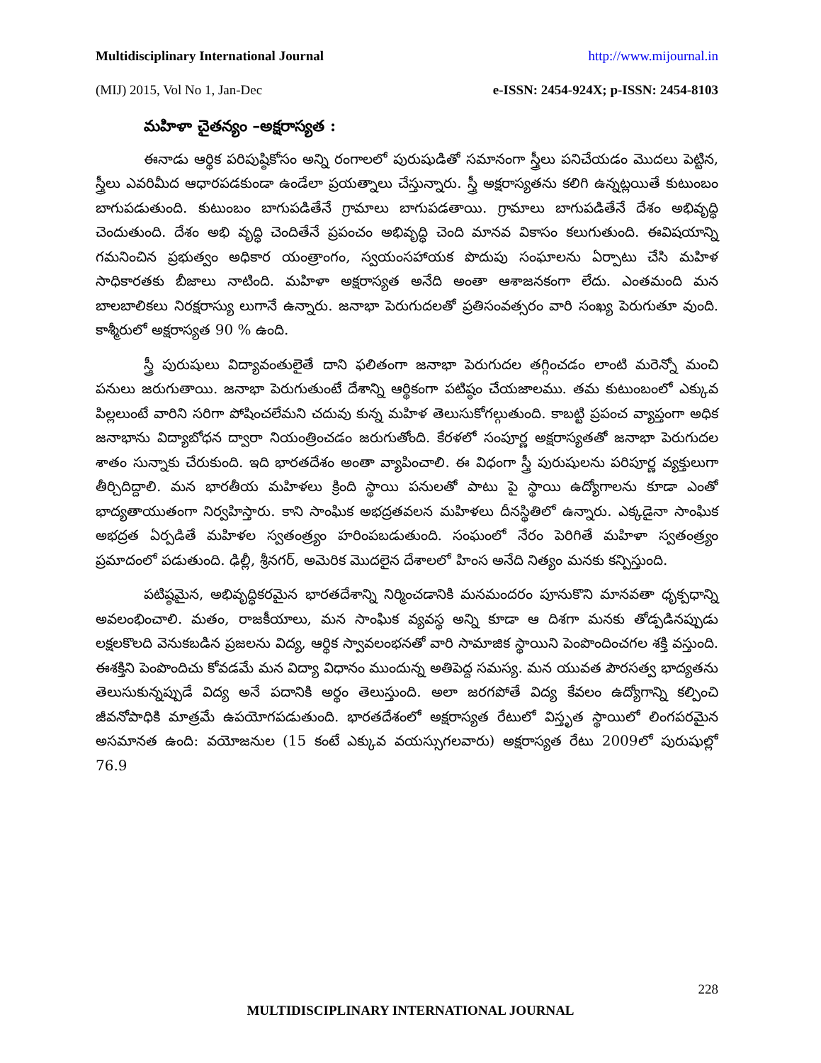Multidisciplinary International Journal http://www.mijournal.in
(MIJ) 2015, Vol No 1, Jan-Dec e-ISSN: 2454-924X; p-ISSN: 2454-8103
మహిళా చైతన్యం –అక్షరాస్యత :
ఈనాడు ఆర్థిక పరిపుష్ఠికోసం అన్ని రంగాలలో పురుషుడితో సమానంగా స్త్రీలు పనిచేయడం మొదలు పెట్టిన, స్త్రీలు ఎవరిమీద ఆధారపడకుండా ఉండేలా ప్రయత్నాలు చేస్తున్నారు. స్త్రీ అక్షరాస్యతను కలిగి ఉన్నట్లయితే కుటుంబం బాగుపడుతుంది. కుటుంబం బాగుపడితేనే గ్రామాలు బాగుపడతాయి. గ్రామాలు బాగుపడితేనే దేశం అభివృద్ధి చెందుతుంది. దేశం అభి వృద్ధి చెందితేనే ప్రపంచం అభివృద్ధి చెంది మానవ వికాసం కలుగుతుంది. ఈవిషయాన్ని గమనించిన ప్రభుత్వం అధికార యంత్రాంగం, స్వయంసహాయక పొదుపు సంఘాలను ఏర్పాటు చేసి మహిళ సాధికారతకు బీజాలు నాటింది. మహిళా అక్షరాస్యత అనేది అంతా ఆశాజనకంగా లేదు. ఎంతమంది మన బాలబాలికలు నిరక్షరాస్యు లుగానే ఉన్నారు. జనాభా పెరుగుదలతో ప్రతిసంవత్సరం వారి సంఖ్య పెరుగుతూ వుంది. కాశ్మీరులో అక్షరాస్యత 90 % ఉంది.
స్త్రీ పురుషులు విద్యావంతులైతే దాని ఫలితంగా జనాభా పెరుగుదల తగ్గించడం లాంటి మరెన్నో మంచి పనులు జరుగుతాయి. జనాభా పెరుగుతుంటే దేశాన్ని ఆర్థికంగా పటిష్ఠం చేయజాలము. తమ కుటుంబంలో ఎక్కువ పిల్లలుంటే వారిని సరిగా పోషించలేమని చదువు కున్న మహిళ తెలుసుకోగల్గుతుంది. కాబట్టి ప్రపంచ వ్యాప్తంగా అధిక జనాభాను విద్యాబోధన ద్వారా నియంత్రించడం జరుగుతోంది. కేరళలో సంపూర్ణ అక్షరాస్యతతో జనాభా పెరుగుదల శాతం సున్నాకు చేరుకుంది. ఇది భారతదేశం అంతా వ్యాపించాలి. ఈ విధంగా స్త్రీ పురుషులను పరిపూర్ణ వ్యక్తులుగా తీర్చిదిద్దాలి. మన భారతీయ మహిళలు క్రింది స్థాయి పనులతో పాటు పై స్థాయి ఉద్యోగాలను కూడా ఎంతో భాద్యతాయుతంగా నిర్వహిస్తారు. కాని సాంఘిక అభద్రతవలన మహిళలు దీనస్థితిలో ఉన్నారు. ఎక్కడైనా సాంఘిక అభద్రత ఏర్పడితే మహిళల స్వతంత్ర్యం హరింపబడుతుంది. సంఘంలో నేరం పెరిగితే మహిళా స్వతంత్ర్యం ప్రమాదంలో పడుతుంది. ఢిల్లీ, శ్రీనగర్, అమెరిక మొదలైన దేశాలలో హింస అనేది నిత్యం మనకు కన్పిస్తుంది.
పటిష్ఠమైన, అభివృద్ధికరమైన భారతదేశాన్ని నిర్మించడానికి మనమందరం పూనుకొని మానవతా ధృక్పధాన్ని అవలంభించాలి. మతం, రాజకీయాలు, మన సాంఘిక వ్యవస్థ అన్ని కూడా ఆ దిశగా మనకు తోడ్పడినప్పుడు లక్షలకొలది వెనుకబడిన ప్రజలను విద్య, ఆర్థిక స్వావలంభనతో వారి సామాజిక స్థాయిని పెంపొందించగల శక్తి వస్తుంది. ఈశక్తిని పెంపొందిచు కోవడమే మన విద్యా విధానం ముందున్న అతిపెద్ద సమస్య. మన యువత పౌరసత్వ భాద్యతను తెలుసుకున్నప్పుడే విద్య అనే పదానికి అర్థం తెలుస్తుంది. అలా జరగపోతే విద్య కేవలం ఉద్యోగాన్ని కల్పించి జీవనోపాధికి మాత్రమే ఉపయోగపడుతుంది. భారతదేశంలో అక్షరాస్యత రేటులో విస్తృత స్థాయిలో లింగపరమైన అసమానత ఉంది: వయోజనుల (15 కంటే ఎక్కువ వయస్సుగలవారు) అక్షరాస్యత రేటు 2009లో పురుషుల్లో 76.9
228
MULTIDISCIPLINARY INTERNATIONAL JOURNAL